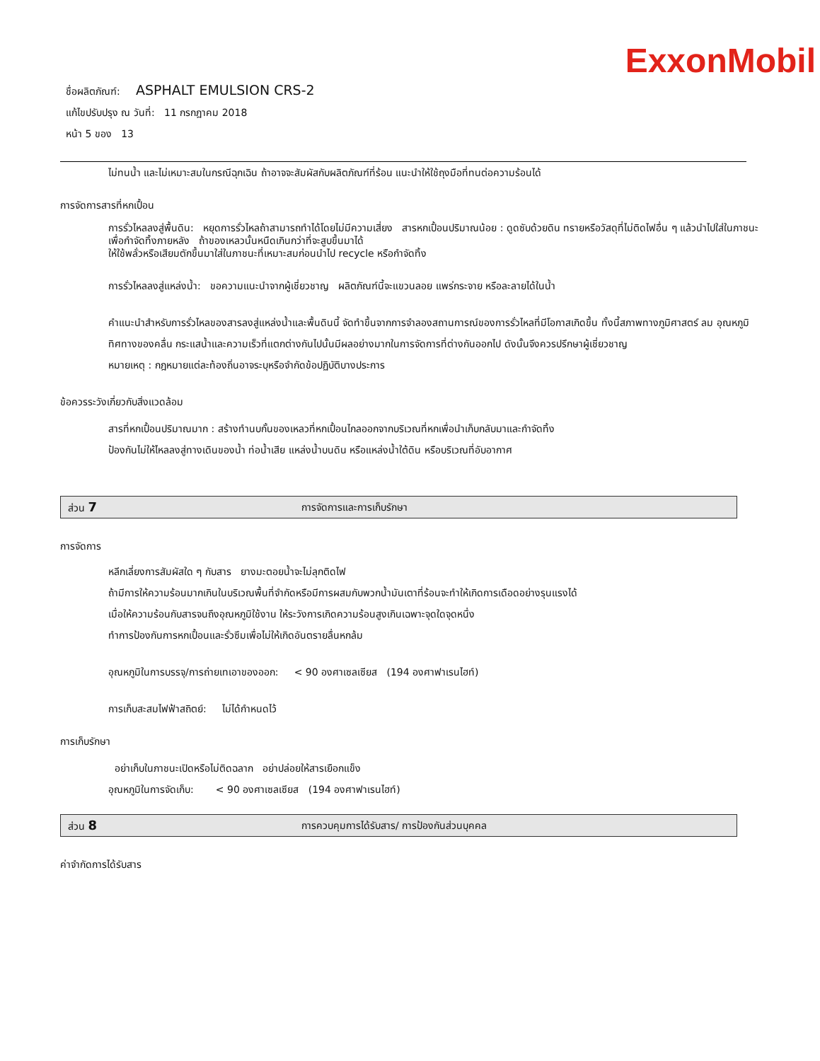ExxonMobil
ชื่อผลิตภัณฑ์: ASPHALT EMULSION CRS-2
แก้ไขปรับปรุง ณ วันที่: 11 กรกฎาคม 2018
หน้า 5 ของ 13
ไม่ทนน้ำ และไม่เหมาะสมในกรณีฉุกเฉิน ถ้าอาจจะสัมผัสกับผลิตภัณฑ์ที่ร้อน แนะนำให้ใช้ถุงมือที่ทนต่อความร้อนได้
การจัดการสารที่หกเปื้อน
การรั่วไหลลงสู่พื้นดิน: หยุดการรั่วไหลถ้าสามารถทำได้โดยไม่มีความเสี่ยง สารหกเปื้อนปริมาณน้อย : ดูดซับด้วยดิน ทรายหรือวัสดุที่ไม่ติดไฟอื่น ๆ แล้วนำไปใส่ในภาชนะเพื่อกำจัดทิ้งภายหลัง ถ้าของเหลวนั้นหนืดเกินกว่าที่จะสูบขึ้นมาได้
ให้ใช้พลั่วหรือเสียมตักขึ้นมาใส่ในภาชนะที่เหมาะสมก่อนนำไป recycle หรือกำจัดทิ้ง
การรั่วไหลลงสู่แหล่งน้ำ: ขอความแนะนำจากผู้เชี่ยวชาญ ผลิตภัณฑ์นี้จะแขวนลอย แพร่กระจาย หรือละลายได้ในน้ำ
คำแนะนำสำหรับการรั่วไหลของสารลงสู่แหล่งน้ำและพื้นดินนี้ จัดทำขึ้นจากการจำลองสถานการณ์ของการรั่วไหลที่มีโอกาสเกิดขึ้น ทั้งนี้สภาพทางภูมิศาสตร์ ลม อุณหภูมิ ทิศทางของคลื่น กระแสน้ำและความเร็วที่แตกต่างกันไปนั้นมีผลอย่างมากในการจัดการที่ต่างกันออกไป ดังนั้นจึงควรปรึกษาผู้เชี่ยวชาญ
หมายเหตุ : กฎหมายแต่ละท้องถิ่นอาจระบุหรือจำกัดข้อปฏิบัติบางประการ
ข้อควรระวังเกี่ยวกับสิ่งแวดล้อม
สารที่หกเปื้อนปริมาณมาก : สร้างทำนบกั้นของเหลวที่หกเปื้อนไกลออกจากบริเวณที่หกเพื่อนำเก็บกลับมาและกำจัดทิ้ง
ป้องกันไม่ให้ไหลลงสู่ทางเดินของน้ำ ท่อน้ำเสีย แหล่งน้ำบนดิน หรือแหล่งน้ำใต้ดิน หรือบริเวณที่อับอากาศ
ส่วน 7 การจัดการและการเก็บรักษา
การจัดการ
หลีกเลี่ยงการสัมผัสใด ๆ กับสาร ยางมะตอยน้ำจะไม่ลุกติดไฟ
ถ้ามีการให้ความร้อนมากเกินในบริเวณพื้นที่จำกัดหรือมีการผสมกับพวกน้ำมันเตาที่ร้อนจะทำให้เกิดการเดือดอย่างรุนแรงได้
เมื่อให้ความร้อนกับสารจนถึงอุณหภูมิใช้งาน ให้ระวังการเกิดความร้อนสูงเกินเฉพาะจุดใดจุดหนึ่ง
ทำการป้องกันการหกเปื้อนและรั่วซึมเพื่อไม่ให้เกิดอันตรายลื่นหกล้ม
อุณหภูมิในการบรรจุ/การถ่ายเทเอาของออก: < 90 องศาเซลเซียส (194 องศาฟาเรนไฮท์)
การเก็บสะสมไฟฟ้าสถิตย์: ไม่ได้กำหนดไว้
การเก็บรักษา
อย่าเก็บในภาชนะเปิดหรือไม่ติดฉลาก อย่าปล่อยให้สารเยือกแข็ง
อุณหภูมิในการจัดเก็บ: < 90 องศาเซลเซียส (194 องศาฟาเรนไฮท์)
ส่วน 8 การควบคุมการได้รับสาร/ การป้องกันส่วนบุคคล
ค่าจำกัดการได้รับสาร